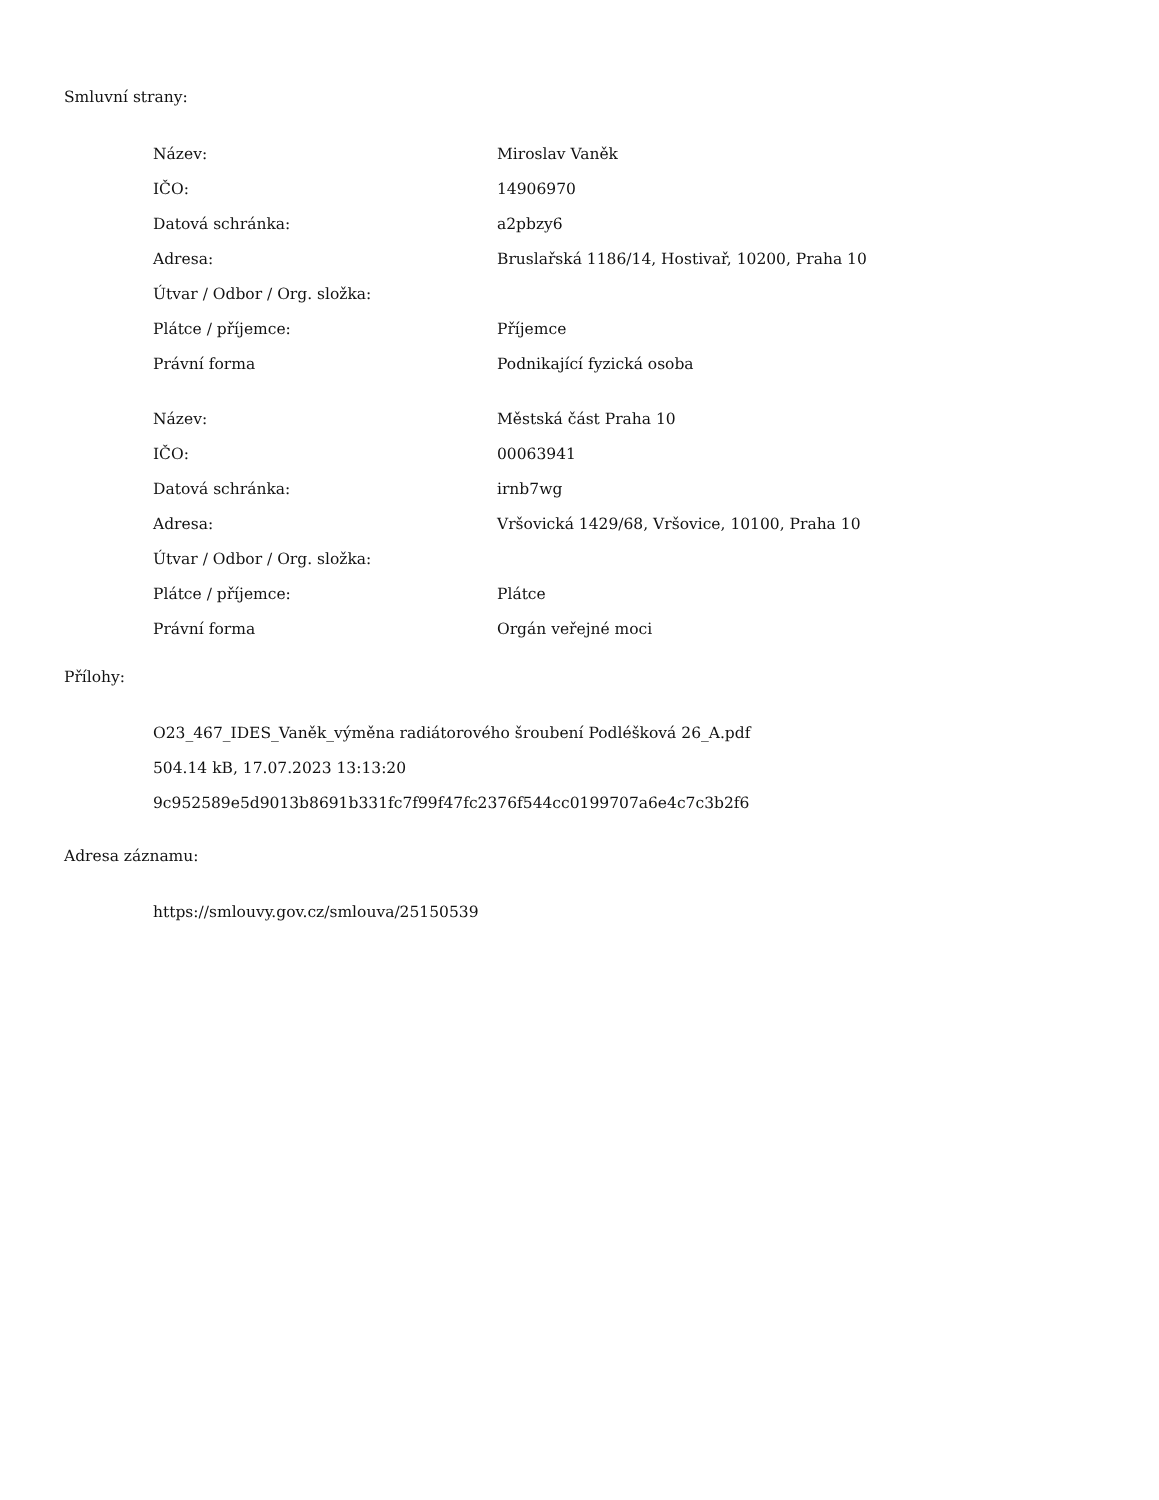Smluvní strany:
| Název: | Miroslav Vaněk |
| IČO: | 14906970 |
| Datová schránka: | a2pbzy6 |
| Adresa: | Bruslařská 1186/14, Hostivař, 10200, Praha 10 |
| Útvar / Odbor / Org. složka: | |
| Plátce / příjemce: | Příjemce |
| Právní forma | Podnikající fyzická osoba |
| Název: | Městská část Praha 10 |
| IČO: | 00063941 |
| Datová schránka: | irnb7wg |
| Adresa: | Vršovická 1429/68, Vršovice, 10100, Praha 10 |
| Útvar / Odbor / Org. složka: | |
| Plátce / příjemce: | Plátce |
| Právní forma | Orgán veřejné moci |
Přílohy:
O23_467_IDES_Vaněk_výměna radiátorového šroubení Podléšková 26_A.pdf
504.14 kB, 17.07.2023 13:13:20
9c952589e5d9013b8691b331fc7f99f47fc2376f544cc0199707a6e4c7c3b2f6
Adresa záznamu:
https://smlouvy.gov.cz/smlouva/25150539